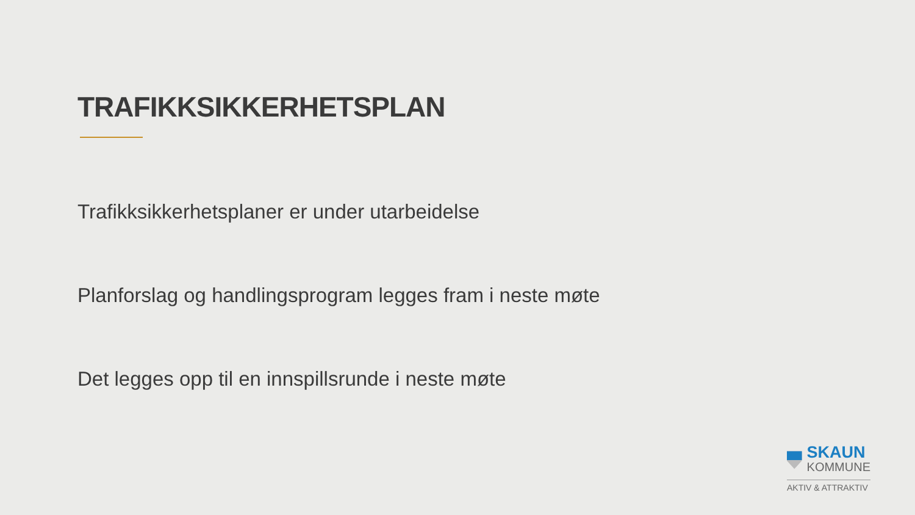TRAFIKKSIKKERHETSPLAN
Trafikksikkerhetsplaner er under utarbeidelse
Planforslag og handlingsprogram legges fram i neste møte
Det legges opp til en innspillsrunde i neste møte
SKAUN
KOMMUNE
AKTIV & ATTRAKTIV